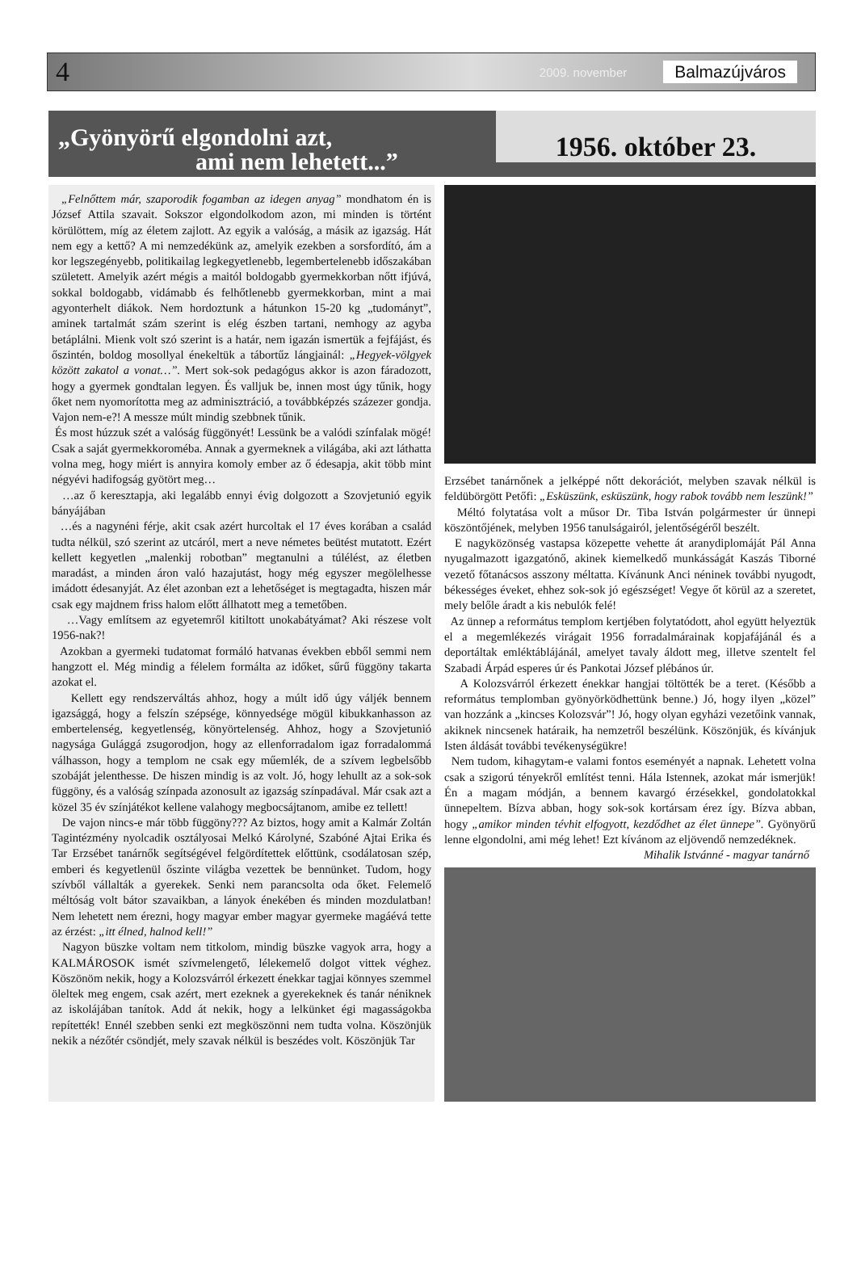4 2009. november Balmazújváros
„Gyönyörű elgondolni azt,
ami nem lehetett...”
1956. október 23.
„Felnőttem már, szaporodik fogamban az idegen anyag” mondhatom én is József Attila szavait. Sokszor elgondolkodom azon, mi minden is történt körülöttem, míg az életem zajlott. Az egyik a valóság, a másik az igazság. Hát nem egy a kettő? A mi nemzedékünk az, amelyik ezekben a sorsfordító, ám a kor legszegényebb, politikailag legkegyetlenebb, legembertelenebb időszakában született. Amelyik azért mégis a maitól boldogabb gyermekkorban nőtt ifjúvá, sokkal boldogabb, vidámabb és felhőtlenebb gyermekkorban, mint a mai agyonterhelt diákok. Nem hordoztunk a hátunkon 15-20 kg „tudományt”, aminek tartalmát szám szerint is elég észben tartani, nemhogy az agyba betáplálni. Mienk volt szó szerint is a határ, nem igazán ismertük a fejfájást, és őszintén, boldog mosollyal énekeltük a tábortűz lángjainál: „Hegyek-völgyek között zakatol a vonat…”. Mert sok-sok pedagógus akkor is azon fáradozott, hogy a gyermek gondtalan legyen. És valljuk be, innen most úgy tűnik, hogy őket nem nyomorította meg az adminisztráció, a továbbképzés százezer gondja. Vajon nem-e?! A messze múlt mindig szebbnek tűnik.
És most húzzuk szét a valóság függönyét! Lessünk be a valódi színfalak mögé! Csak a saját gyermekkoroméba. Annak a gyermeknek a világába, aki azt láthatta volna meg, hogy miért is annyira komoly ember az ő édesapja, akit több mint négyévi hadifogság gyötört meg…
…az ő keresztapja, aki legalább ennyi évig dolgozott a Szovjetunió egyik bányájában
…és a nagynéni férje, akit csak azért hurcoltak el 17 éves korában a család tudta nélkül, szó szerint az utcáról, mert a neve németes beütést mutatott. Ezért kellett kegyetlen „malenkij robotban” megtanulni a túlélést, az életben maradást, a minden áron való hazajutást, hogy még egyszer megölelhesse imádott édesanyját. Az élet azonban ezt a lehetőséget is megtagadta, hiszen már csak egy majdnem friss halom előtt állhatott meg a temetőben.
…Vagy említsem az egyetemről kitiltott unokabátyámat? Aki részese volt 1956-nak?!
Azokban a gyermeki tudatomat formáló hatvanas években ebből semmi nem hangzott el. Még mindig a félelem formálta az időket, sűrű függöny takarta azokat el.
Kellett egy rendszerváltás ahhoz, hogy a múlt idő úgy váljék bennem igazsággá, hogy a felszín szépsége, könnyedsége mögül kibukkanhasson az embertelenség, kegyetlenség, könyörtelenség. Ahhoz, hogy a Szovjetunió nagysága Gulággá zsugorodjon, hogy az ellenforradalom igaz forradalommá válhasson, hogy a templom ne csak egy műemlék, de a szívem legbelsőbb szobáját jelenthesse. De hiszen mindig is az volt. Jó, hogy lehullt az a sok-sok függöny, és a valóság színpada azonosult az igazság színpadával. Már csak azt a közel 35 év színjátékot kellene valahogy megbocsájtanom, amibe ez tellett!
De vajon nincs-e már több függöny??? Az biztos, hogy amit a Kalmár Zoltán Tagintézmény nyolcadik osztályosai Melkó Károlyné, Szabóné Ajtai Erika és Tar Erzsébet tanárnők segítségével felgördítettek előttünk, csodálatosan szép, emberi és kegyetlenül őszinte világba vezettek be bennünket. Tudom, hogy szívből vállalták a gyerekek. Senki nem parancsolta oda őket. Felemelő méltóság volt bátor szavaikban, a lányok énekében és minden mozdulatban! Nem lehetett nem érezni, hogy magyar ember magyar gyermeke magáévá tette az érzést: „itt élned, halnod kell!”
Nagyon büszke voltam nem titkolom, mindig büszke vagyok arra, hogy a KALMÁROSOK ismét szívmelengető, lélekemelő dolgot vittek véghez. Köszönöm nekik, hogy a Kolozsvárról érkezett énekkar tagjai könnyes szemmel öleltek meg engem, csak azért, mert ezeknek a gyerekeknek és tanár néniknek az iskolájában tanítok. Add át nekik, hogy a lelkünket égi magasságokba repítették! Ennél szebben senki ezt megköszönni nem tudta volna. Köszönjük nekik a nézőtér csöndjét, mely szavak nélkül is beszédes volt. Köszönjük Tar
Erzsébet tanárnőnek a jelképpé nőtt dekorációt, melyben szavak nélkül is feldübörgött Petőfi: „Esküszünk, esküszünk, hogy rabok tovább nem leszünk!”
Méltó folytatása volt a műsor Dr. Tiba István polgármester úr ünnepi köszöntőjének, melyben 1956 tanulságairól, jelentőségéről beszélt.
E nagyközönség vastapsa közepette vehette át aranydiplomáját Pál Anna nyugalmazott igazgatónő, akinek kiemelkedő munkásságát Kaszás Tiborné vezető főtanácsos asszony méltatta. Kívánunk Anci néninek további nyugodt, békességes éveket, ehhez sok-sok jó egészséget! Vegye őt körül az a szeretet, mely belőle áradt a kis nebulók felé!
Az ünnep a református templom kertjében folytatódott, ahol együtt helyeztük el a megemlékezés virágait 1956 forradalmárainak kopjafájánál és a deportáltak emléktáblájánál, amelyet tavaly áldott meg, illetve szentelt fel Szabadi Árpád esperes úr és Pankotai József plébános úr.
A Kolozsvárról érkezett énekkar hangjai töltötték be a teret. (Később a református templomban gyönyörködhettünk benne.) Jó, hogy ilyen „közel” van hozzánk a „kincses Kolozsvár”! Jó, hogy olyan egyházi vezetőink vannak, akiknek nincsenek határaik, ha nemzetről beszélünk. Köszönjük, és kívánjuk Isten áldását további tevékenységükre!
Nem tudom, kihagytam-e valami fontos eseményét a napnak. Lehetett volna csak a szigorú tényekről említést tenni. Hála Istennek, azokat már ismerjük! Én a magam módján, a bennem kavargó érzésekkel, gondolatokkal ünnepeltem. Bízva abban, hogy sok-sok kortársam érez így. Bízva abban, hogy „amikor minden tévhit elfogyott, kezdődhet az élet ünnepe”. Gyönyörű lenne elgondolni, ami még lehet! Ezt kívánom az eljövendő nemzedéknek.
Mihalik Istvánné - magyar tanárnő